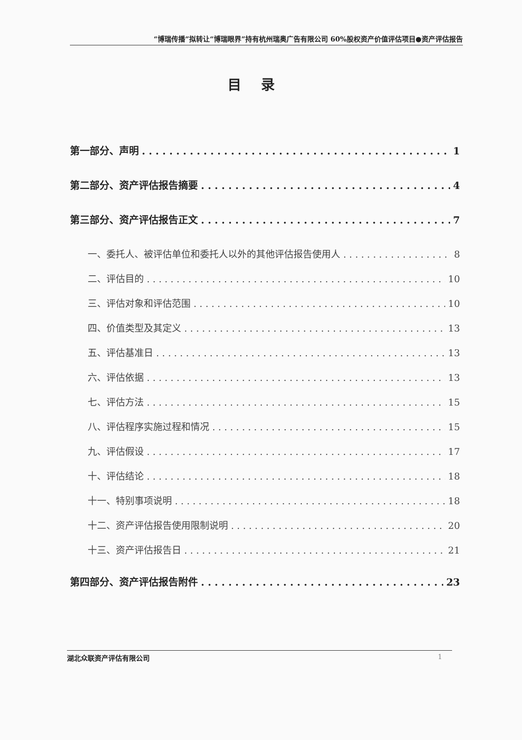“博瑞传播”拟转让“博瑞眼界”持有杭州瑞奥广告有限公司 60%股权资产价值评估项目●资产评估报告
目录
第一部分、声明 1
第二部分、资产评估报告摘要 4
第三部分、资产评估报告正文 7
一、委托人、被评估单位和委托人以外的其他评估报告使用人 8
二、评估目的 10
三、评估对象和评估范围 10
四、价值类型及其定义 13
五、评估基准日 13
六、评估依据 13
七、评估方法 15
八、评估程序实施过程和情况 15
九、评估假设 17
十、评估结论 18
十一、特别事项说明 18
十二、资产评估报告使用限制说明 20
十三、资产评估报告日 21
第四部分、资产评估报告附件 23
湖北众联资产评估有限公司 1